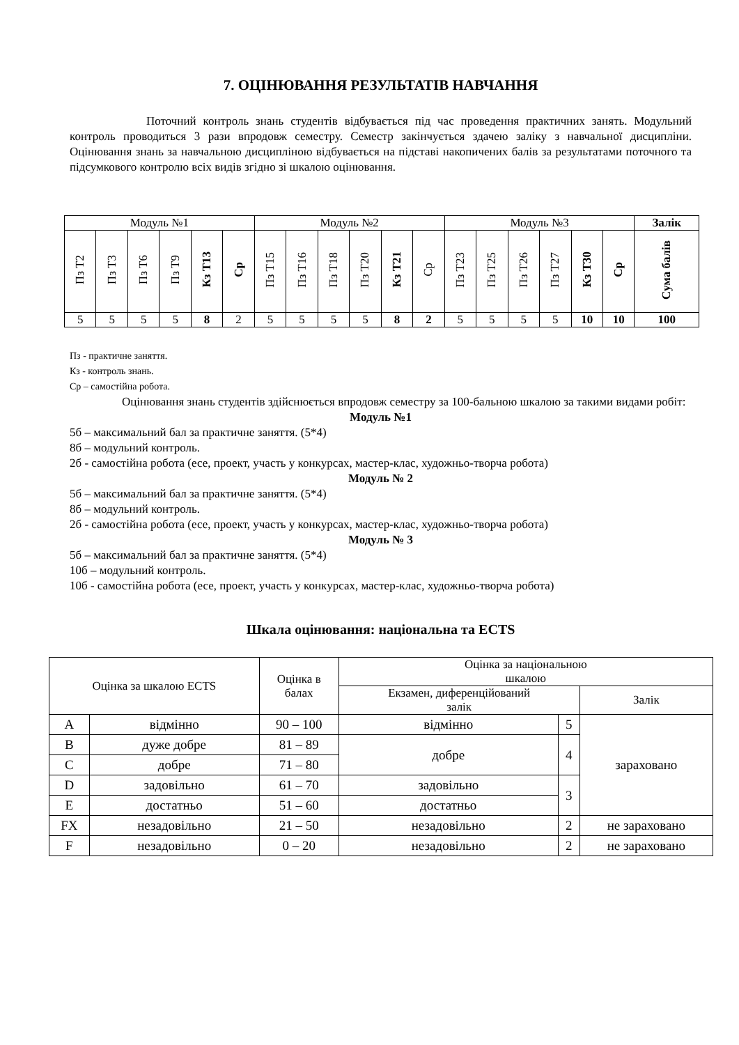7. ОЦІНЮВАННЯ РЕЗУЛЬТАТІВ НАВЧАННЯ
Поточний контроль знань студентів відбувається під час проведення практичних занять. Модульний контроль проводиться 3 рази впродовж семестру. Семестр закінчується здачею заліку з навчальної дисципліни. Оцінювання знань за навчальною дисципліною відбувається на підставі накопичених балів за результатами поточного та підсумкового контролю всіх видів згідно зі шкалою оцінювання.
| Модуль №1 | | | | | | Модуль №2 | | | | | | Модуль №3 | | | | | | Залік |
| Пз Т2 | Пз Т3 | Пз Т6 | Пз Т9 | Кз Т13 | Ср | Пз Т15 | Пз Т16 | Пз Т18 | Пз Т20 | Кз Т21 | Ср | Пз Т23 | Пз Т25 | Пз Т26 | Пз Т27 | Кз Т30 | Ср | Сума балів |
| 5 | 5 | 5 | 5 | 8 | 2 | 5 | 5 | 5 | 5 | 8 | 2 | 5 | 5 | 5 | 5 | 10 | 10 | 100 |
Пз - практичне заняття.
Кз - контроль знань.
Ср – самостійна робота.
Оцінювання знань студентів здійснюється впродовж семестру за 100-бальною шкалою за такими видами робіт:
Модуль №1
5б – максимальний бал за практичне заняття. (5*4)
8б – модульний контроль.
2б - самостійна робота (есе, проект, участь у конкурсах, мастер-клас, художньо-творча робота)
Модуль № 2
5б – максимальний бал за практичне заняття. (5*4)
8б – модульний контроль.
2б - самостійна робота (есе, проект, участь у конкурсах, мастер-клас, художньо-творча робота)
Модуль № 3
5б – максимальний бал за практичне заняття. (5*4)
10б – модульний контроль.
10б - самостійна робота (есе, проект, участь у конкурсах, мастер-клас, художньо-творча робота)
Шкала оцінювання: національна та ECTS
| Оцінка за шкалою ECTS | | Оцінка в балах | Оцінка за національною шкалою | | |
| | | | Екзамен, диференційований залік | | Залік |
| A | відмінно | 90 – 100 | відмінно | 5 | зараховано |
| B | дуже добре | 81 – 89 | добре | 4 | |
| C | добре | 71 – 80 | | | |
| D | задовільно | 61 – 70 | задовільно | 3 | |
| E | достатньо | 51 – 60 | достатньо | | |
| FX | незадовільно | 21 – 50 | незадовільно | 2 | не зараховано |
| F | незадовільно | 0 – 20 | незадовільно | 2 | не зараховано |